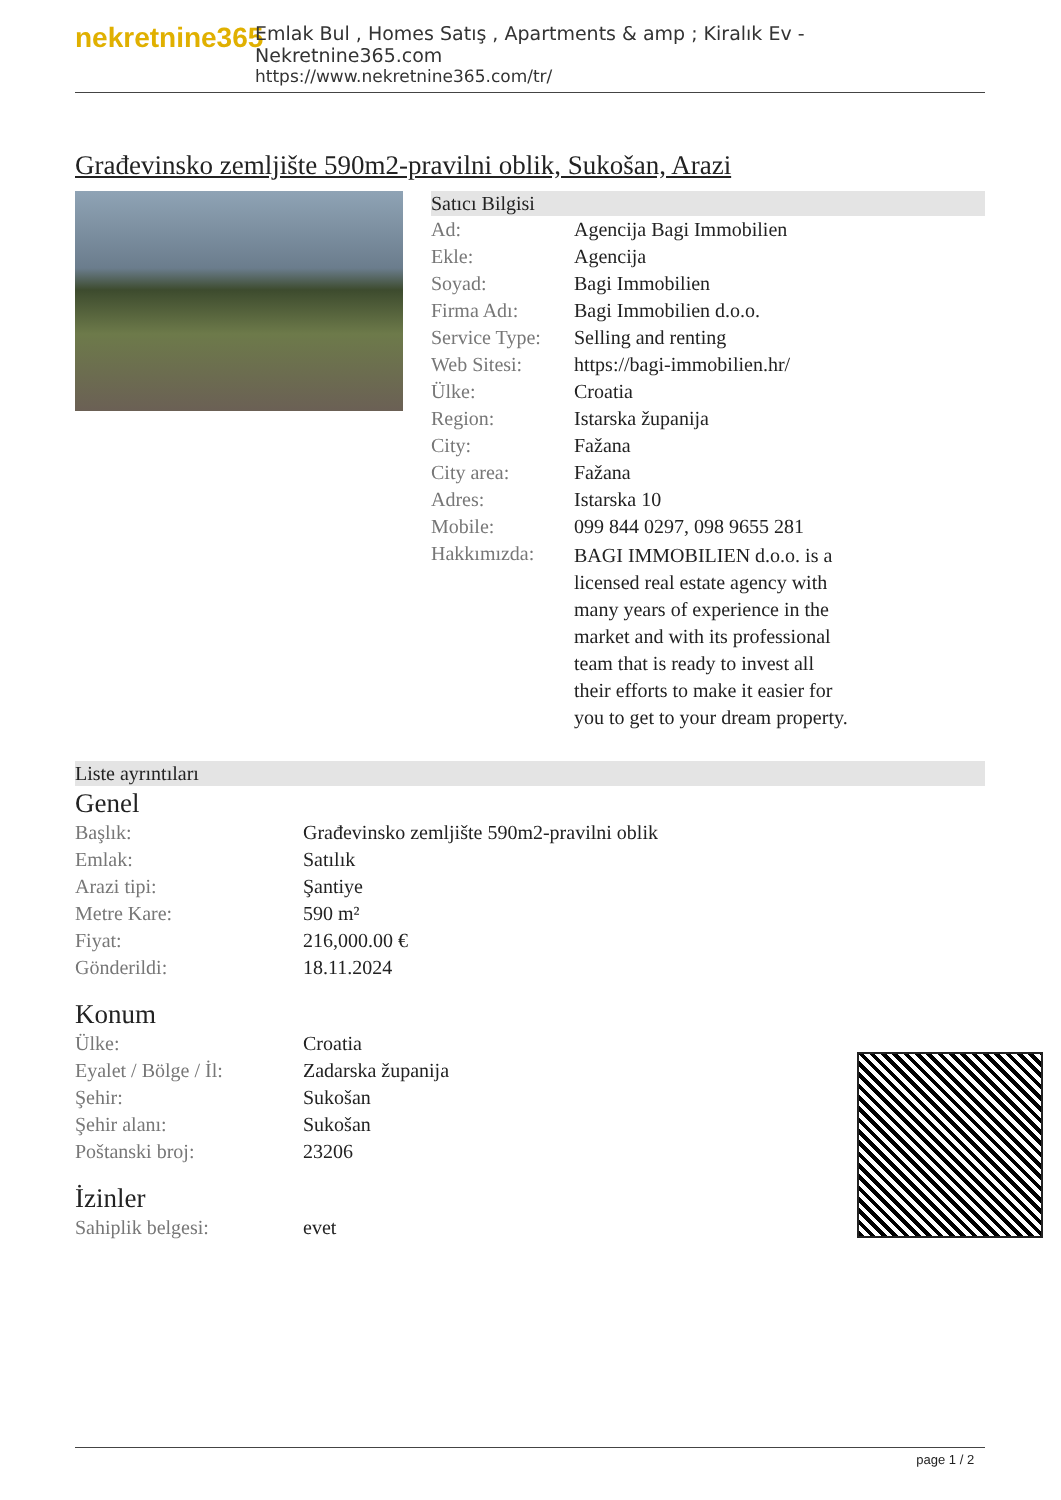nekretnine365
Emlak Bul , Homes Satış , Apartments & amp ; Kiralık Ev - Nekretnine365.com
https://www.nekretnine365.com/tr/
Građevinsko zemljište 590m2-pravilni oblik, Sukošan, Arazi
Satıcı Bilgisi
| Ad: | Agencija Bagi Immobilien |
| Ekle: | Agencija |
| Soyad: | Bagi Immobilien |
| Firma Adı: | Bagi Immobilien d.o.o. |
| Service Type: | Selling and renting |
| Web Sitesi: | https://bagi-immobilien.hr/ |
| Ülke: | Croatia |
| Region: | Istarska županija |
| City: | Fažana |
| City area: | Fažana |
| Adres: | Istarska 10 |
| Mobile: | 099 844 0297, 098 9655 281 |
| Hakkımızda: | BAGI IMMOBILIEN d.o.o. is a licensed real estate agency with many years of experience in the market and with its professional team that is ready to invest all their efforts to make it easier for you to get to your dream property. |
Liste ayrıntıları
Genel
| Başlık: | Građevinsko zemljište 590m2-pravilni oblik |
| Emlak: | Satılık |
| Arazi tipi: | Şantiye |
| Metre Kare: | 590 m² |
| Fiyat: | 216,000.00 € |
| Gönderildi: | 18.11.2024 |
Konum
| Ülke: | Croatia |
| Eyalet / Bölge / İl: | Zadarska županija |
| Şehir: | Sukošan |
| Şehir alanı: | Sukošan |
| Poštanski broj: | 23206 |
İzinler
| Sahiplik belgesi: | evet |
page 1 / 2